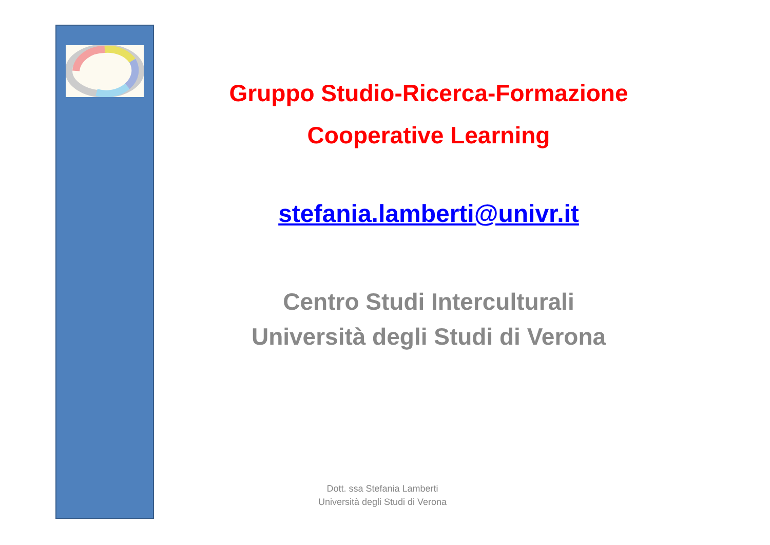Gruppo Studio-Ricerca-Formazione
Cooperative Learning
stefania.lamberti@univr.it
Centro Studi Interculturali
Università degli Studi di Verona
Dott. ssa Stefania Lamberti
Università degli Studi di Verona